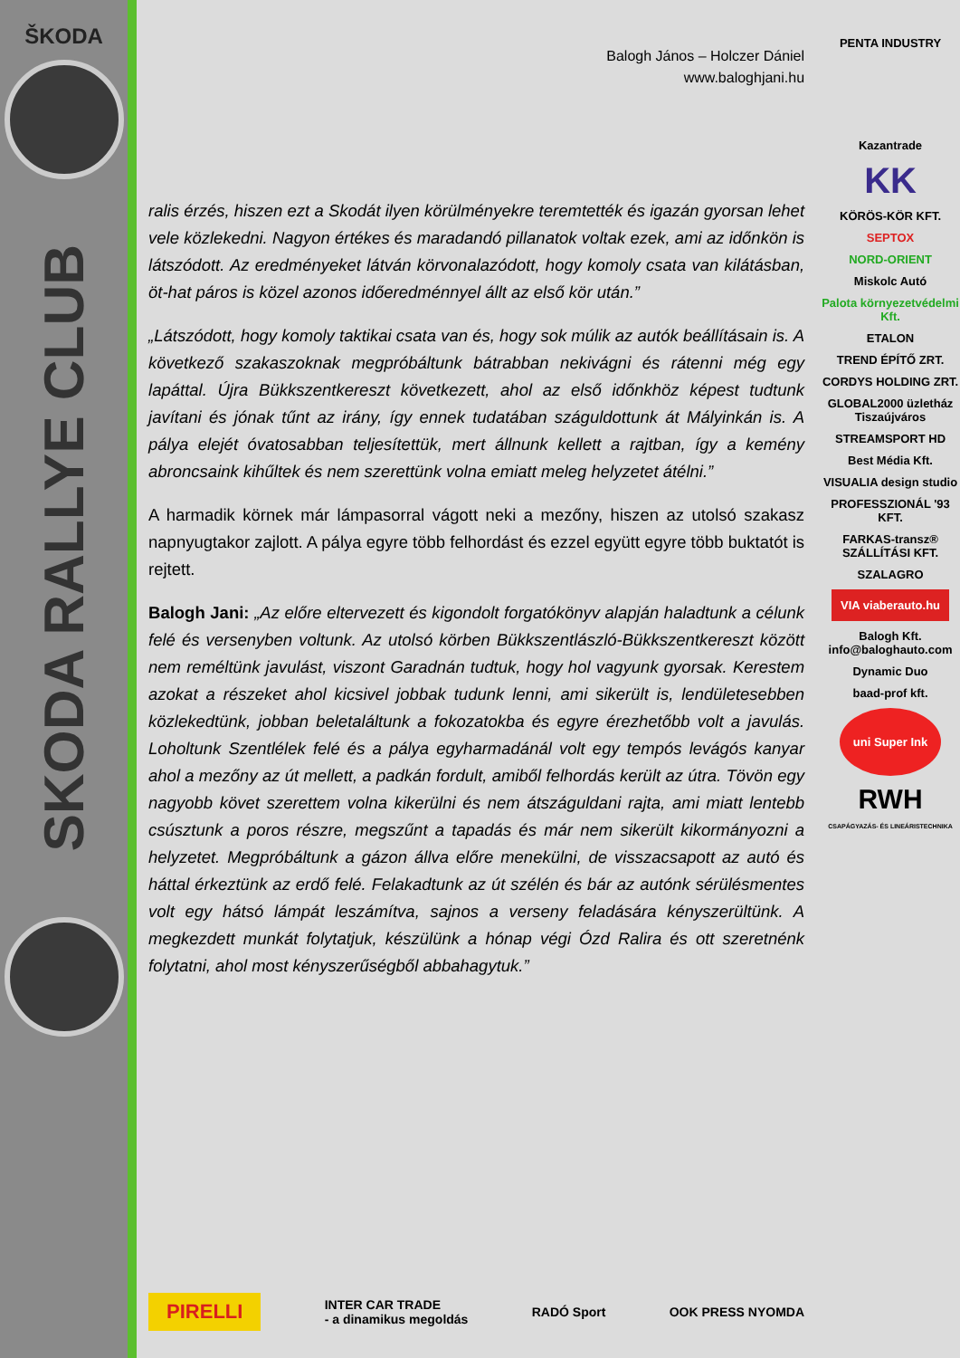ŠKODA
SKODA RALLYE CLUB
Balogh János – Holczer Dániel
www.baloghjani.hu
ralis érzés, hiszen ezt a Skodát ilyen körülményekre teremtették és igazán gyorsan lehet vele közlekedni. Nagyon értékes és maradandó pillanatok voltak ezek, ami az időnkön is látszódott. Az eredményeket látván körvonalazódott, hogy komoly csata van kilátásban, öt-hat páros is közel azonos időeredménnyel állt az első kör után.”
„Látszódott, hogy komoly taktikai csata van és, hogy sok múlik az autók beállításain is. A következő szakaszoknak megpróbáltunk bátrabban nekivágni és rátenni még egy lapáttal. Újra Bükkszentkereszt következett, ahol az első időnkhöz képest tudtunk javítani és jónak tűnt az irány, így ennek tudatában száguldottunk át Mályinkán is. A pálya elejét óvatosabban teljesítettük, mert állnunk kellett a rajtban, így a kemény abroncsaink kihűltek és nem szerettünk volna emiatt meleg helyzetet átélni.”
A harmadik körnek már lámpasorral vágott neki a mezőny, hiszen az utolsó szakasz napnyugtakor zajlott. A pálya egyre több felhordást és ezzel együtt egyre több buktatót is rejtett.
Balogh Jani: „Az előre eltervezett és kigondolt forgatókönyv alapján haladtunk a célunk felé és versenyben voltunk. Az utolsó körben Bükkszentlászló-Bükkszentkereszt között nem reméltünk javulást, viszont Garadnán tudtuk, hogy hol vagyunk gyorsak. Kerestem azokat a részeket ahol kicsivel jobbak tudunk lenni, ami sikerült is, lendületesebben közlekedtünk, jobban beletaláltunk a fokozatokba és egyre érezhetőbb volt a javulás. Loholtunk Szentlélek felé és a pálya egyharmadánál volt egy tempós levágós kanyar ahol a mezőny az út mellett, a padkán fordult, amiből felhordás került az útra. Tövön egy nagyobb követ szerettem volna kikerülni és nem átszáguldani rajta, ami miatt lentebb csúsztunk a poros részre, megszűnt a tapadás és már nem sikerült kikormányozni a helyzetet. Megpróbáltunk a gázon állva előre menekülni, de visszacsapott az autó és háttal érkeztünk az erdő felé. Felakadtunk az út szélén és bár az autónk sérülésmentes volt egy hátsó lámpát leszámítva, sajnos a verseny feladására kényszerültünk. A megkezdett munkát folytatjuk, készülünk a hónap végi Ózd Ralira és ott szeretnénk folytatni, ahol most kényszerűségből abbahagytuk.”
PIRELLI INTER CAR TRADE
- a dinamikus megoldás RADÓ Sport OOK PRESS NYOMDA
PENTA INDUSTRY
Kazantrade
KK
KÖRÖS-KÖR KFT.
SEPTOX
NORD-ORIENT
Miskolc Autó
Palota környezetvédelmi Kft.
ETALON
TREND ÉPÍTŐ ZRT.
CORDYS HOLDING ZRT.
GLOBAL2000 üzletház Tiszaújváros
STREAMSPORT HD
Best Média Kft.
VISUALIA design studio
PROFESSZIONÁL '93 KFT.
FARKAS-transz® SZÁLLÍTÁSI KFT.
SZALAGRO
VIA viaberauto.hu
Balogh Kft.
info@baloghauto.com
Dynamic Duo
baad-prof kft.
uni Super Ink
RWH
CSAPÁGYAZÁS- ÉS LINEÁRISTECHNIKA